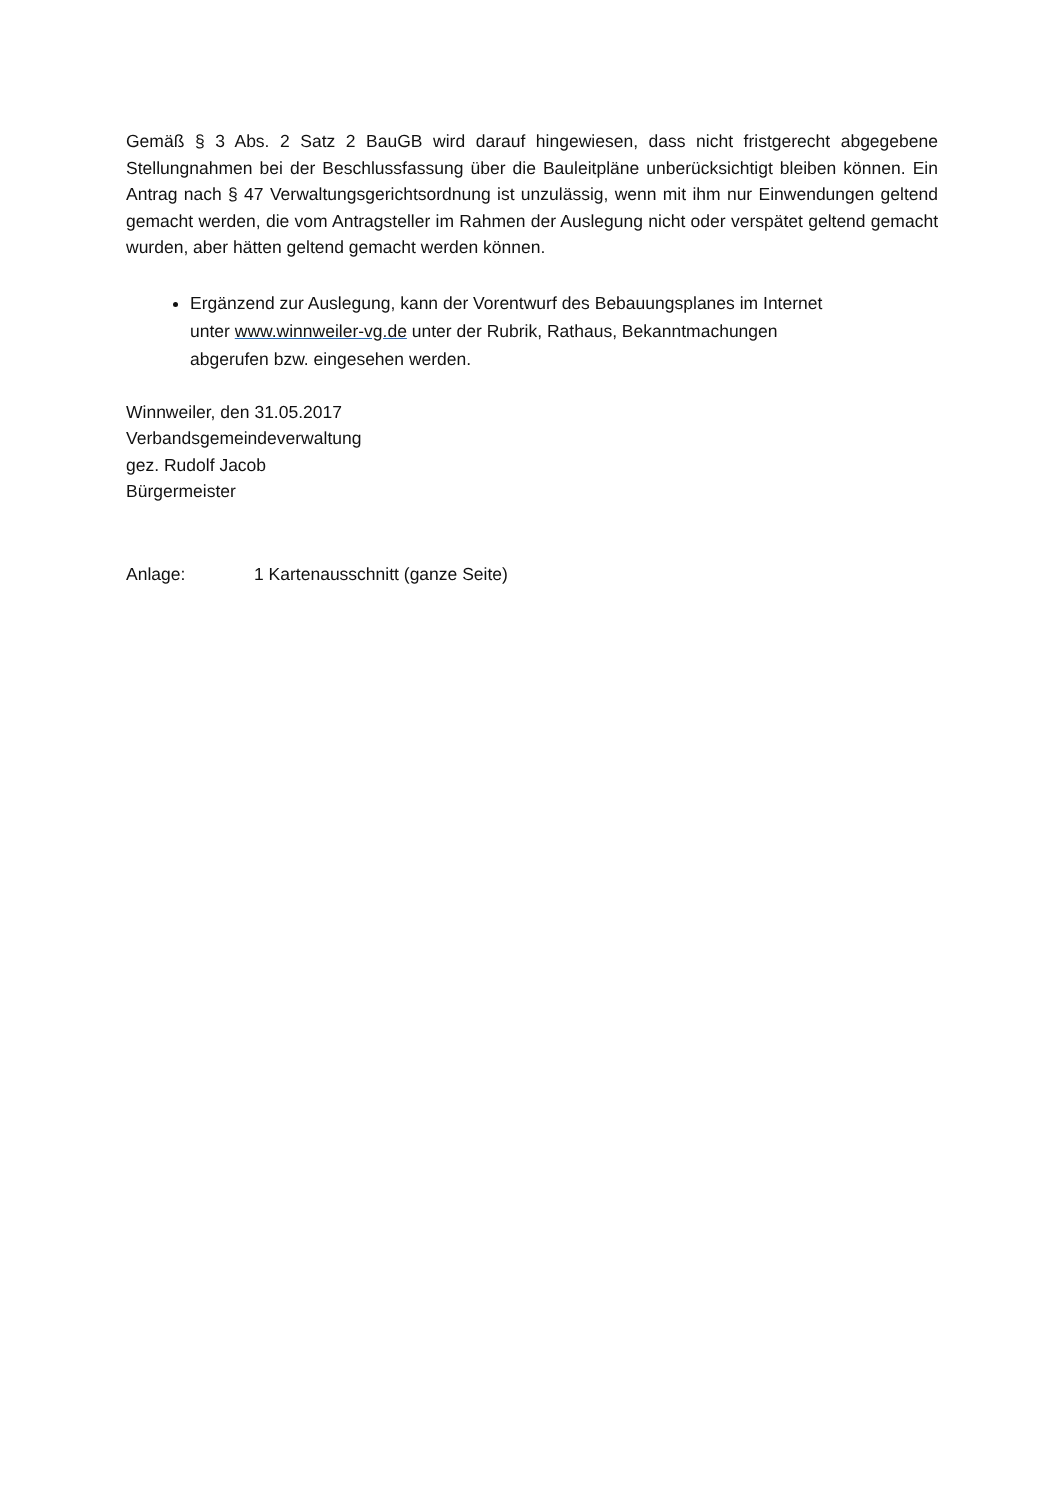Gemäß § 3 Abs. 2 Satz 2 BauGB wird darauf hingewiesen, dass nicht fristgerecht abgegebene Stellungnahmen bei der Beschlussfassung über die Bauleitpläne unberücksichtigt bleiben können. Ein Antrag nach § 47 Verwaltungsgerichtsordnung ist unzulässig, wenn mit ihm nur Einwendungen geltend gemacht werden, die vom Antragsteller im Rahmen der Auslegung nicht oder verspätet geltend gemacht wurden, aber hätten geltend gemacht werden können.
Ergänzend zur Auslegung, kann der Vorentwurf des Bebauungsplanes im Internet
unter www.winnweiler-vg.de unter der Rubrik, Rathaus, Bekanntmachungen
abgerufen bzw. eingesehen werden.
Winnweiler, den 31.05.2017
Verbandsgemeindeverwaltung
gez. Rudolf Jacob
Bürgermeister
Anlage: 1 Kartenausschnitt (ganze Seite)